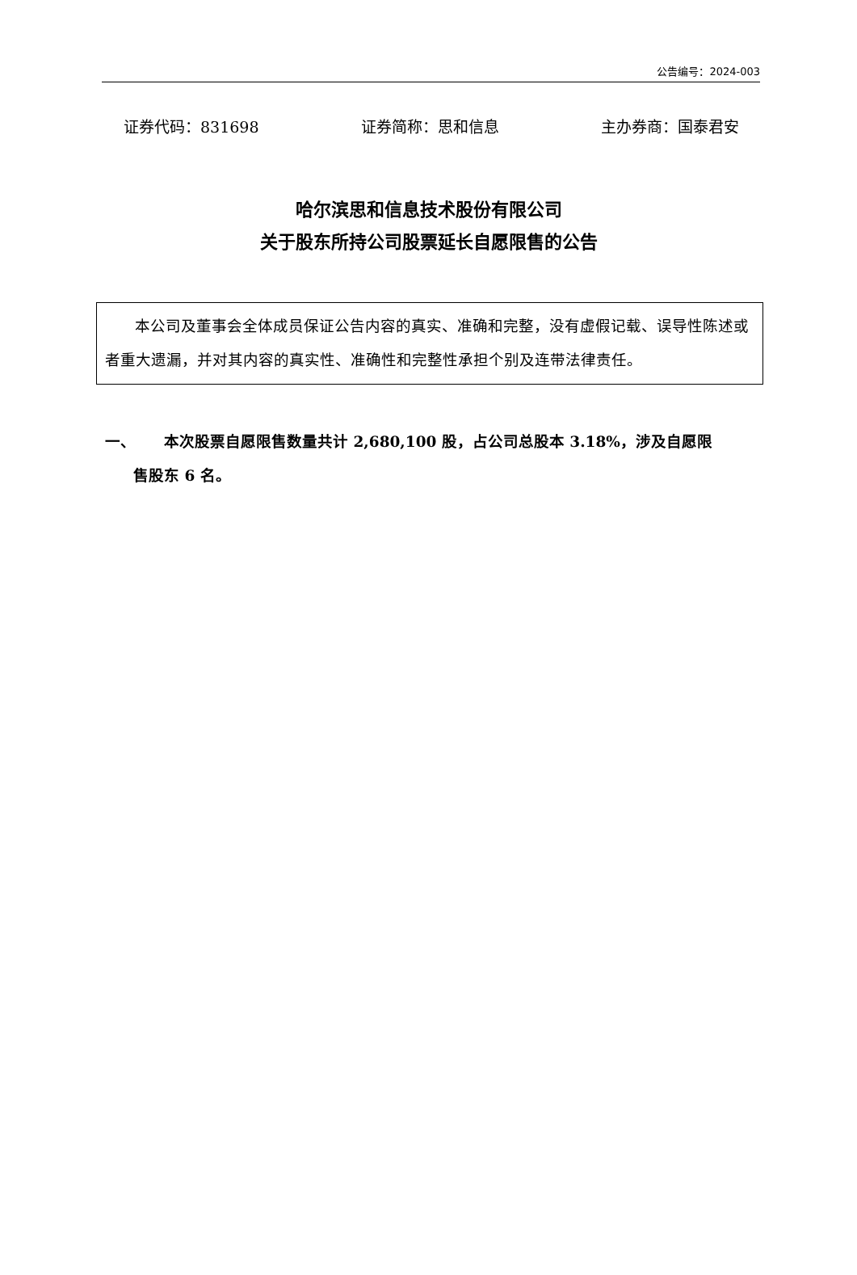公告编号：2024-003
证券代码：831698 证券简称：思和信息 主办券商：国泰君安
哈尔滨思和信息技术股份有限公司
关于股东所持公司股票延长自愿限售的公告
本公司及董事会全体成员保证公告内容的真实、准确和完整，没有虚假记载、误导性陈述或者重大遗漏，并对其内容的真实性、准确性和完整性承担个别及连带法律责任。
一、 本次股票自愿限售数量共计 2,680,100 股，占公司总股本 3.18%，涉及自愿限
售股东 6 名。